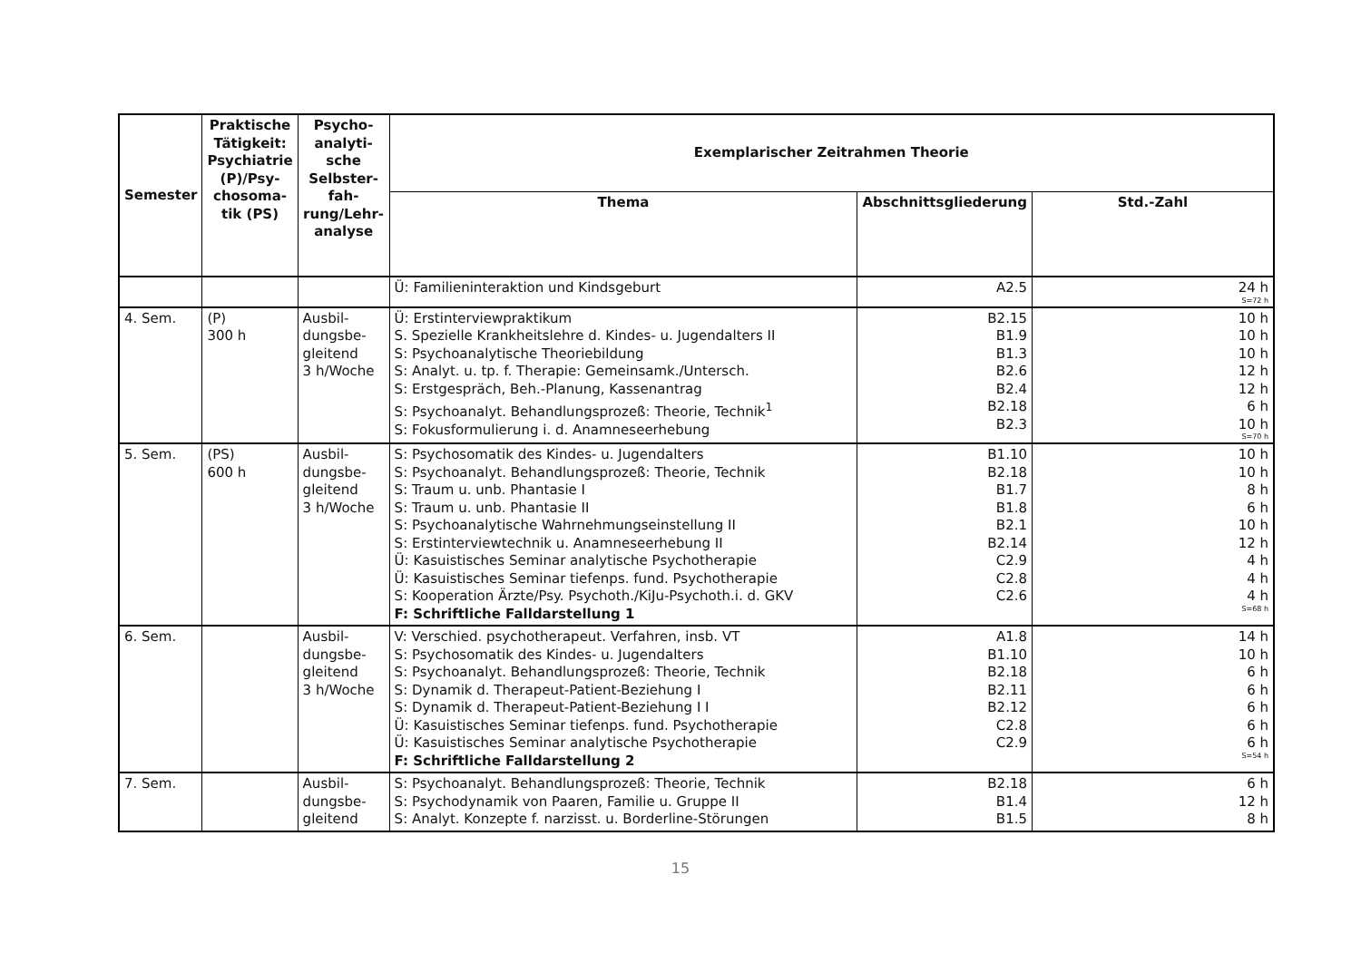| Semester | Praktische Tätigkeit: Psychiatrie (P)/Psy-chosoma-tik (PS) | Psycho-analyti-sche Selbster-fah-rung/Lehr-analyse | Exemplarischer Zeitrahmen Theorie | | |
| --- | --- | --- | --- | --- | --- |
| | | | Thema | Abschnittsgliederung | Std.-Zahl |
| | | | Ü: Familieninteraktion und Kindsgeburt | A2.5 | 24 h S=72 h |
| 4. Sem. | (P) 300 h | Ausbil- dungsbe- gleitend 3 h/Woche | Ü: Erstinterviewpraktikum S. Spezielle Krankheitslehre d. Kindes- u. Jugendalters II S: Psychoanalytische Theoriebildung S: Analyt. u. tp. f. Therapie: Gemeinsamk./Untersch. S: Erstgespräch, Beh.-Planung, Kassenantrag S: Psychoanalyt. Behandlungsprozeß: Theorie, Technik<sup>1</sup> S: Fokusformulierung i. d. Anamneseerhebung | B2.15 B1.9 B1.3 B2.6 B2.4 B2.18 B2.3 | 10 h 10 h 10 h 12 h 12 h 6 h 10 h S=70 h |
| 5. Sem. | (PS) 600 h | Ausbil- dungsbe- gleitend 3 h/Woche | S: Psychosomatik des Kindes- u. Jugendalters S: Psychoanalyt. Behandlungsprozeß: Theorie, Technik S: Traum u. unb. Phantasie I S: Traum u. unb. Phantasie II S: Psychoanalytische Wahrnehmungseinstellung II S: Erstinterviewtechnik u. Anamneseerhebung II Ü: Kasuistisches Seminar analytische Psychotherapie Ü: Kasuistisches Seminar tiefenps. fund. Psychotherapie S: Kooperation Ärzte/Psy. Psychoth./KiJu-Psychoth.i. d. GKV F: Schriftliche Falldarstellung 1 | B1.10 B2.18 B1.7 B1.8 B2.1 B2.14 C2.9 C2.8 C2.6 | 10 h 10 h 8 h 6 h 10 h 12 h 4 h 4 h 4 h S=68 h |
| 6. Sem. | | Ausbil- dungsbe- gleitend 3 h/Woche | V: Verschied. psychotherapeut. Verfahren, insb. VT S: Psychosomatik des Kindes- u. Jugendalters S: Psychoanalyt. Behandlungsprozeß: Theorie, Technik S: Dynamik d. Therapeut-Patient-Beziehung I S: Dynamik d. Therapeut-Patient-Beziehung I I Ü: Kasuistisches Seminar tiefenps. fund. Psychotherapie Ü: Kasuistisches Seminar analytische Psychotherapie F: Schriftliche Falldarstellung 2 | A1.8 B1.10 B2.18 B2.11 B2.12 C2.8 C2.9 | 14 h 10 h 6 h 6 h 6 h 6 h 6 h S=54 h |
| 7. Sem. | | Ausbil- dungsbe- gleitend | S: Psychoanalyt. Behandlungsprozeß: Theorie, Technik S: Psychodynamik von Paaren, Familie u. Gruppe II S: Analyt. Konzepte f. narzisst. u. Borderline-Störungen | B2.18 B1.4 B1.5 | 6 h 12 h 8 h |
15